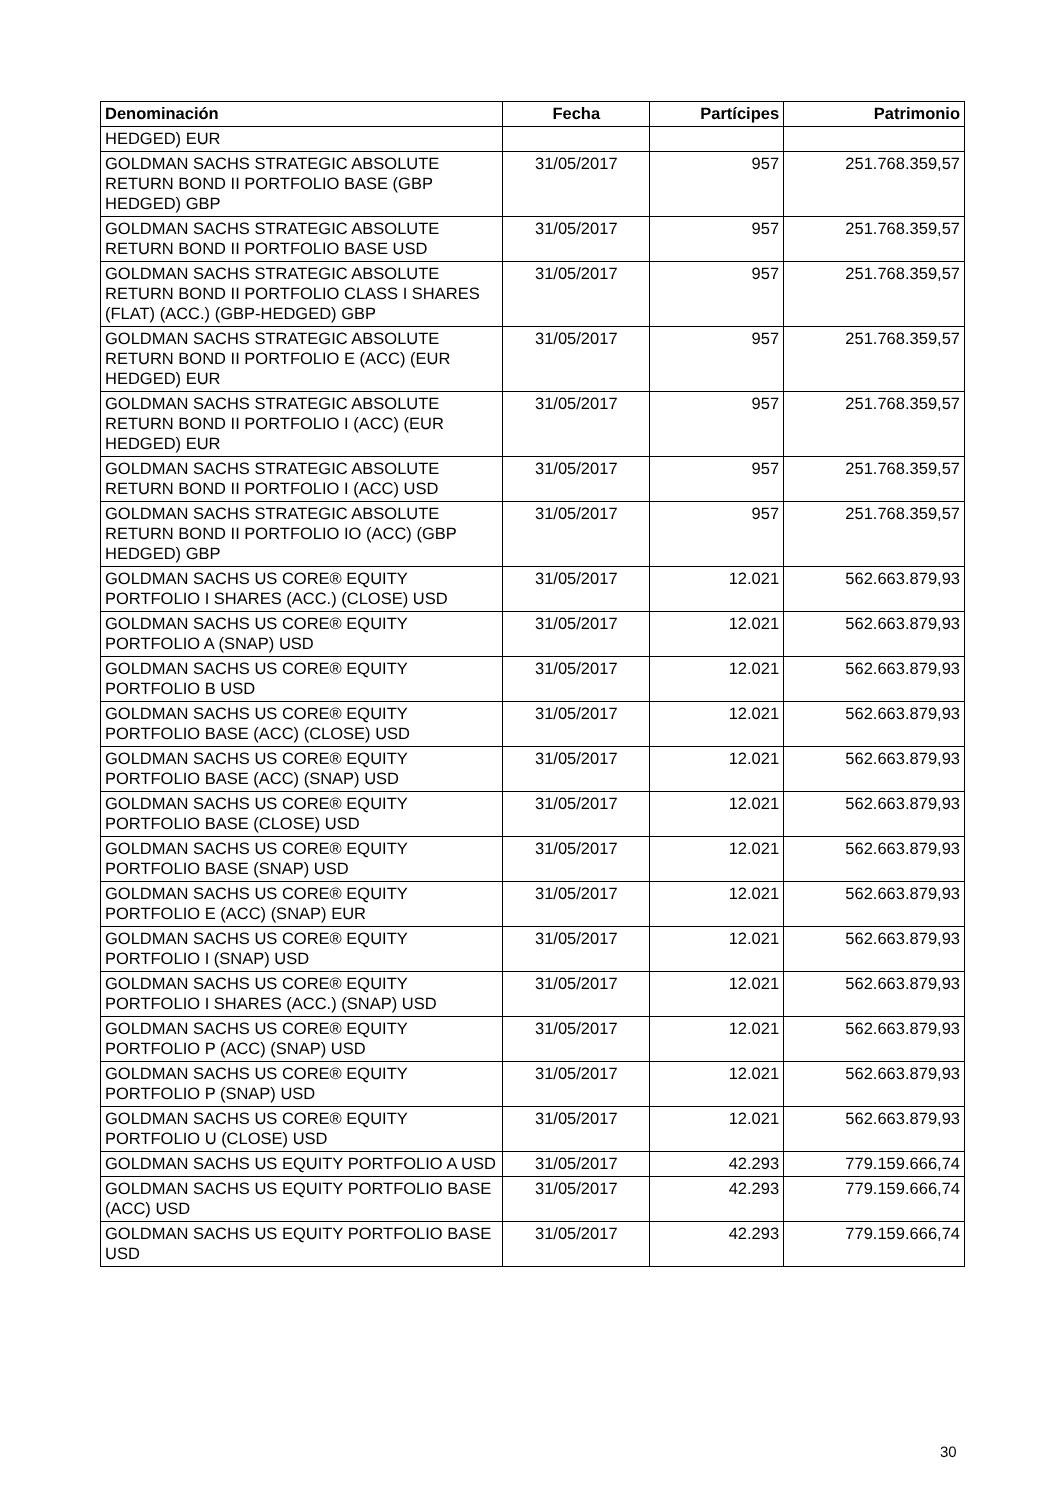| Denominación | Fecha | Partícipes | Patrimonio |
| --- | --- | --- | --- |
| HEDGED) EUR | | | |
| GOLDMAN SACHS STRATEGIC ABSOLUTE RETURN BOND II PORTFOLIO BASE (GBP HEDGED) GBP | 31/05/2017 | 957 | 251.768.359,57 |
| GOLDMAN SACHS STRATEGIC ABSOLUTE RETURN BOND II PORTFOLIO BASE USD | 31/05/2017 | 957 | 251.768.359,57 |
| GOLDMAN SACHS STRATEGIC ABSOLUTE RETURN BOND II PORTFOLIO CLASS I SHARES (FLAT) (ACC.) (GBP-HEDGED) GBP | 31/05/2017 | 957 | 251.768.359,57 |
| GOLDMAN SACHS STRATEGIC ABSOLUTE RETURN BOND II PORTFOLIO E (ACC) (EUR HEDGED) EUR | 31/05/2017 | 957 | 251.768.359,57 |
| GOLDMAN SACHS STRATEGIC ABSOLUTE RETURN BOND II PORTFOLIO I (ACC) (EUR HEDGED) EUR | 31/05/2017 | 957 | 251.768.359,57 |
| GOLDMAN SACHS STRATEGIC ABSOLUTE RETURN BOND II PORTFOLIO I (ACC) USD | 31/05/2017 | 957 | 251.768.359,57 |
| GOLDMAN SACHS STRATEGIC ABSOLUTE RETURN BOND II PORTFOLIO IO (ACC) (GBP HEDGED) GBP | 31/05/2017 | 957 | 251.768.359,57 |
| GOLDMAN SACHS US CORE® EQUITY PORTFOLIO I SHARES (ACC.) (CLOSE) USD | 31/05/2017 | 12.021 | 562.663.879,93 |
| GOLDMAN SACHS US CORE® EQUITY PORTFOLIO A (SNAP) USD | 31/05/2017 | 12.021 | 562.663.879,93 |
| GOLDMAN SACHS US CORE® EQUITY PORTFOLIO B USD | 31/05/2017 | 12.021 | 562.663.879,93 |
| GOLDMAN SACHS US CORE® EQUITY PORTFOLIO BASE (ACC) (CLOSE) USD | 31/05/2017 | 12.021 | 562.663.879,93 |
| GOLDMAN SACHS US CORE® EQUITY PORTFOLIO BASE (ACC) (SNAP) USD | 31/05/2017 | 12.021 | 562.663.879,93 |
| GOLDMAN SACHS US CORE® EQUITY PORTFOLIO BASE (CLOSE) USD | 31/05/2017 | 12.021 | 562.663.879,93 |
| GOLDMAN SACHS US CORE® EQUITY PORTFOLIO BASE (SNAP) USD | 31/05/2017 | 12.021 | 562.663.879,93 |
| GOLDMAN SACHS US CORE® EQUITY PORTFOLIO E (ACC) (SNAP) EUR | 31/05/2017 | 12.021 | 562.663.879,93 |
| GOLDMAN SACHS US CORE® EQUITY PORTFOLIO I (SNAP) USD | 31/05/2017 | 12.021 | 562.663.879,93 |
| GOLDMAN SACHS US CORE® EQUITY PORTFOLIO I SHARES (ACC.) (SNAP) USD | 31/05/2017 | 12.021 | 562.663.879,93 |
| GOLDMAN SACHS US CORE® EQUITY PORTFOLIO P (ACC) (SNAP) USD | 31/05/2017 | 12.021 | 562.663.879,93 |
| GOLDMAN SACHS US CORE® EQUITY PORTFOLIO P (SNAP) USD | 31/05/2017 | 12.021 | 562.663.879,93 |
| GOLDMAN SACHS US CORE® EQUITY PORTFOLIO U (CLOSE) USD | 31/05/2017 | 12.021 | 562.663.879,93 |
| GOLDMAN SACHS US EQUITY PORTFOLIO A USD | 31/05/2017 | 42.293 | 779.159.666,74 |
| GOLDMAN SACHS US EQUITY PORTFOLIO BASE (ACC) USD | 31/05/2017 | 42.293 | 779.159.666,74 |
| GOLDMAN SACHS US EQUITY PORTFOLIO BASE USD | 31/05/2017 | 42.293 | 779.159.666,74 |
30